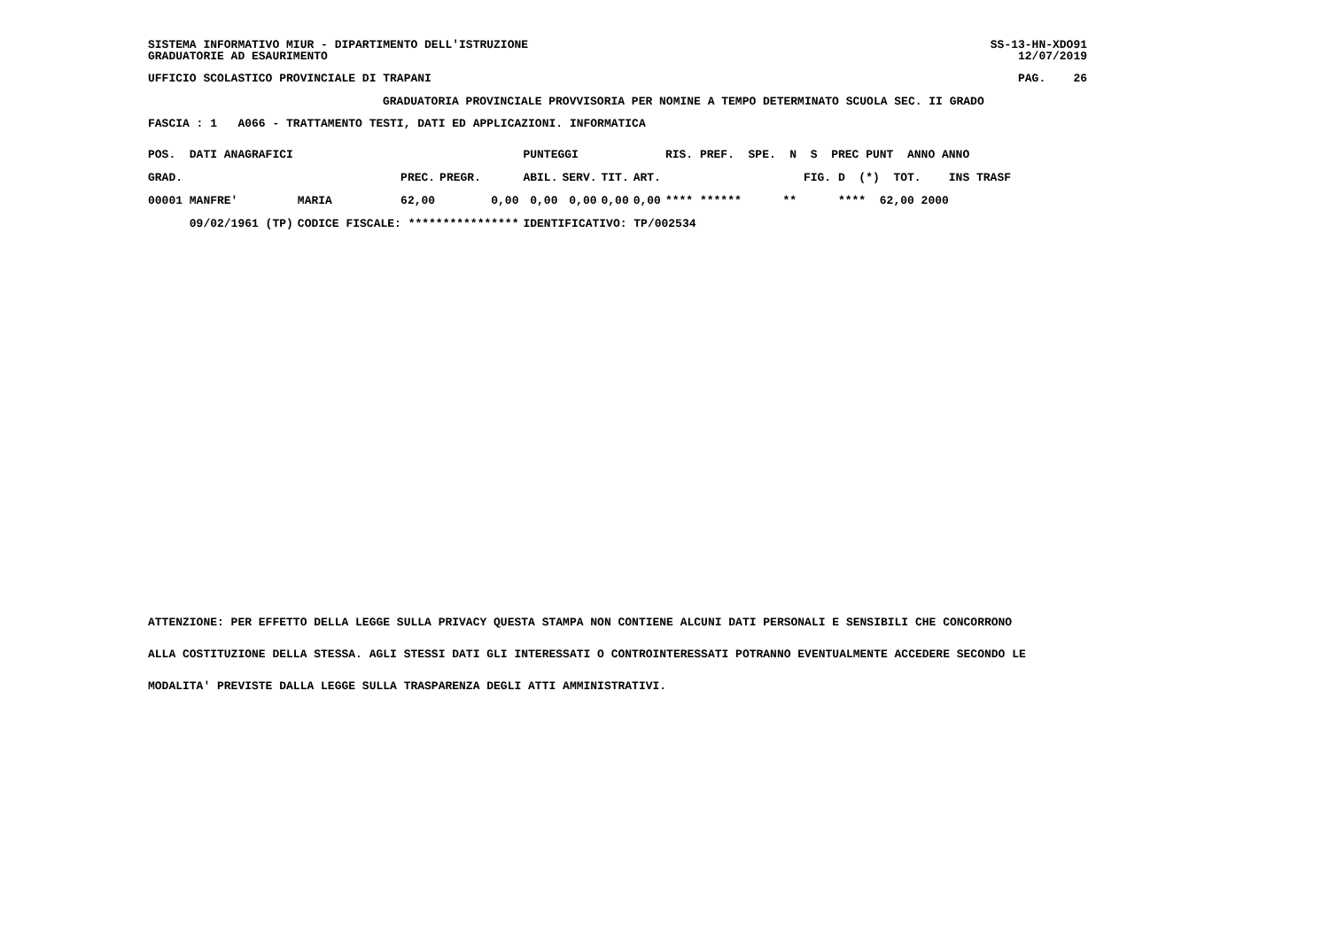SISTEMA INFORMATIVO MIUR - DIPARTIMENTO DELL'ISTRUZIONE GRADUATORIE AD ESAURIMENTO
SS-13-HN-XDO91 12/07/2019
UFFICIO SCOLASTICO PROVINCIALE DI TRAPANI
PAG. 26
GRADUATORIA PROVINCIALE PROVVISORIA PER NOMINE A TEMPO DETERMINATO SCUOLA SEC. II GRADO
FASCIA : 1 A066 - TRATTAMENTO TESTI, DATI ED APPLICAZIONI. INFORMATICA
| POS. DATI ANAGRAFICI | | | | PUNTEGGI | | | | RIS. PREF. SPE. N S PREC PUNT ANNO ANNO |
| --- | --- | --- | --- | --- | --- | --- | --- | --- |
| GRAD. | | PREC. | PREGR. | ABIL. | SERV. | TIT. | ART. | FIG. D (*) TOT. INS TRASF |
| 00001 MANFRE' | MARIA | 62,00 | 0,00 | 0,00 | 0,00 | 0,00 | 0,00 | **** ****** ** **** 62,00 2000 |
| 09/02/1961 (TP) | CODICE FISCALE: **************** | | | IDENTIFICATIVO: TP/002534 | | | | |
ATTENZIONE: PER EFFETTO DELLA LEGGE SULLA PRIVACY QUESTA STAMPA NON CONTIENE ALCUNI DATI PERSONALI E SENSIBILI CHE CONCORRONO
ALLA COSTITUZIONE DELLA STESSA. AGLI STESSI DATI GLI INTERESSATI O CONTROINTERESSATI POTRANNO EVENTUALMENTE ACCEDERE SECONDO LE
MODALITA' PREVISTE DALLA LEGGE SULLA TRASPARENZA DEGLI ATTI AMMINISTRATIVI.